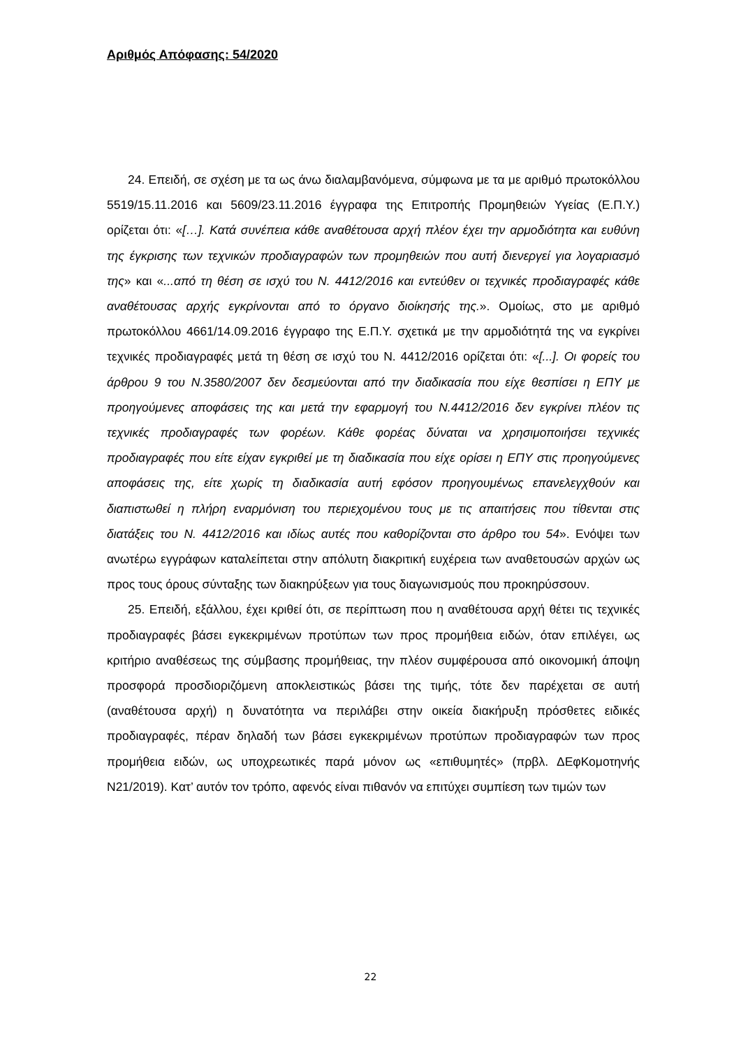Αριθμός Απόφασης: 54/2020
24. Επειδή, σε σχέση με τα ως άνω διαλαμβανόμενα, σύμφωνα με τα με αριθμό πρωτοκόλλου 5519/15.11.2016 και 5609/23.11.2016 έγγραφα της Επιτροπής Προμηθειών Υγείας (Ε.Π.Υ.) ορίζεται ότι: «[…]. Κατά συνέπεια κάθε αναθέτουσα αρχή πλέον έχει την αρμοδιότητα και ευθύνη της έγκρισης των τεχνικών προδιαγραφών των προμηθειών που αυτή διενεργεί για λογαριασμό της» και «...από τη θέση σε ισχύ του Ν. 4412/2016 και εντεύθεν οι τεχνικές προδιαγραφές κάθε αναθέτουσας αρχής εγκρίνονται από το όργανο διοίκησής της.». Ομοίως, στο με αριθμό πρωτοκόλλου 4661/14.09.2016 έγγραφο της Ε.Π.Υ. σχετικά με την αρμοδιότητά της να εγκρίνει τεχνικές προδιαγραφές μετά τη θέση σε ισχύ του Ν. 4412/2016 ορίζεται ότι: «[...]. Οι φορείς του άρθρου 9 του Ν.3580/2007 δεν δεσμεύονται από την διαδικασία που είχε θεσπίσει η ΕΠΥ με προηγούμενες αποφάσεις της και μετά την εφαρμογή του Ν.4412/2016 δεν εγκρίνει πλέον τις τεχνικές προδιαγραφές των φορέων. Κάθε φορέας δύναται να χρησιμοποιήσει τεχνικές προδιαγραφές που είτε είχαν εγκριθεί με τη διαδικασία που είχε ορίσει η ΕΠΥ στις προηγούμενες αποφάσεις της, είτε χωρίς τη διαδικασία αυτή εφόσον προηγουμένως επανελεγχθούν και διαπιστωθεί η πλήρη εναρμόνιση του περιεχομένου τους με τις απαιτήσεις που τίθενται στις διατάξεις του Ν. 4412/2016 και ιδίως αυτές που καθορίζονται στο άρθρο του 54». Ενόψει των ανωτέρω εγγράφων καταλείπεται στην απόλυτη διακριτική ευχέρεια των αναθετουσών αρχών ως προς τους όρους σύνταξης των διακηρύξεων για τους διαγωνισμούς που προκηρύσσουν.
25. Επειδή, εξάλλου, έχει κριθεί ότι, σε περίπτωση που η αναθέτουσα αρχή θέτει τις τεχνικές προδιαγραφές βάσει εγκεκριμένων προτύπων των προς προμήθεια ειδών, όταν επιλέγει, ως κριτήριο αναθέσεως της σύμβασης προμήθειας, την πλέον συμφέρουσα από οικονομική άποψη προσφορά προσδιοριζόμενη αποκλειστικώς βάσει της τιμής, τότε δεν παρέχεται σε αυτή (αναθέτουσα αρχή) η δυνατότητα να περιλάβει στην οικεία διακήρυξη πρόσθετες ειδικές προδιαγραφές, πέραν δηλαδή των βάσει εγκεκριμένων προτύπων προδιαγραφών των προς προμήθεια ειδών, ως υποχρεωτικές παρά μόνον ως «επιθυμητές» (πρβλ. ΔΕφΚομοτηνής Ν21/2019). Κατ’ αυτόν τον τρόπο, αφενός είναι πιθανόν να επιτύχει συμπίεση των τιμών των
22